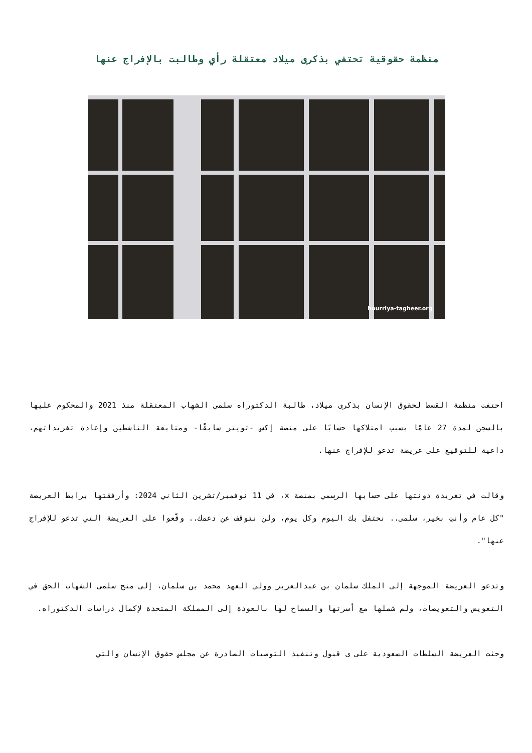منظمة حقوقية تحتفي بذكرى ميلاد معتقلة رأي وطالبت بالإفراج عنها
hourriya-tagheer.org
احتفت منظمة القسط لحقوق الإنسان بذكرى ميلاد، طالبة الدكتوراه سلمى الشهاب المعتقلة منذ 2021 والمحكوم عليها بالسجن لمدة 27 عامًا بسبب امتلاكها حسابًا على منصة إكس -تويتر سابقًا- ومتابعة الناشطين وإعادة تغريداتهم، داعية للتوقيع على عريضة تدعو للإفراج عنها.
وقالت في تغريدة دونتها على حسابها الرسمي بمنصة x، في 11 نوفمبر/تشرين الثاني 2024: وأرفقتها برابط العريضة "كل عام وأنتِ بخير، سلمى.. نحتفل بك اليوم وكل يوم، ولن نتوقف عن دعمك.. وقّعوا على العريضة التي تدعو للإفراج عنها".
وتدعو العريضة الموجهة إلى الملك سلمان بن عبدالعزيز وولي العهد محمد بن سلمان، إلى منح سلمى الشهاب الحق في التعويض والتعويضات، ولم شملها مع أسرتها والسماح لها بالعودة إلى المملكة المتحدة لإكمال دراسات الدكتوراه.
وحثت العريضة السلطات السعودية على ى قبول وتنفيذ التوصيات الصادرة عن مجلس حقوق الإنسان والتي